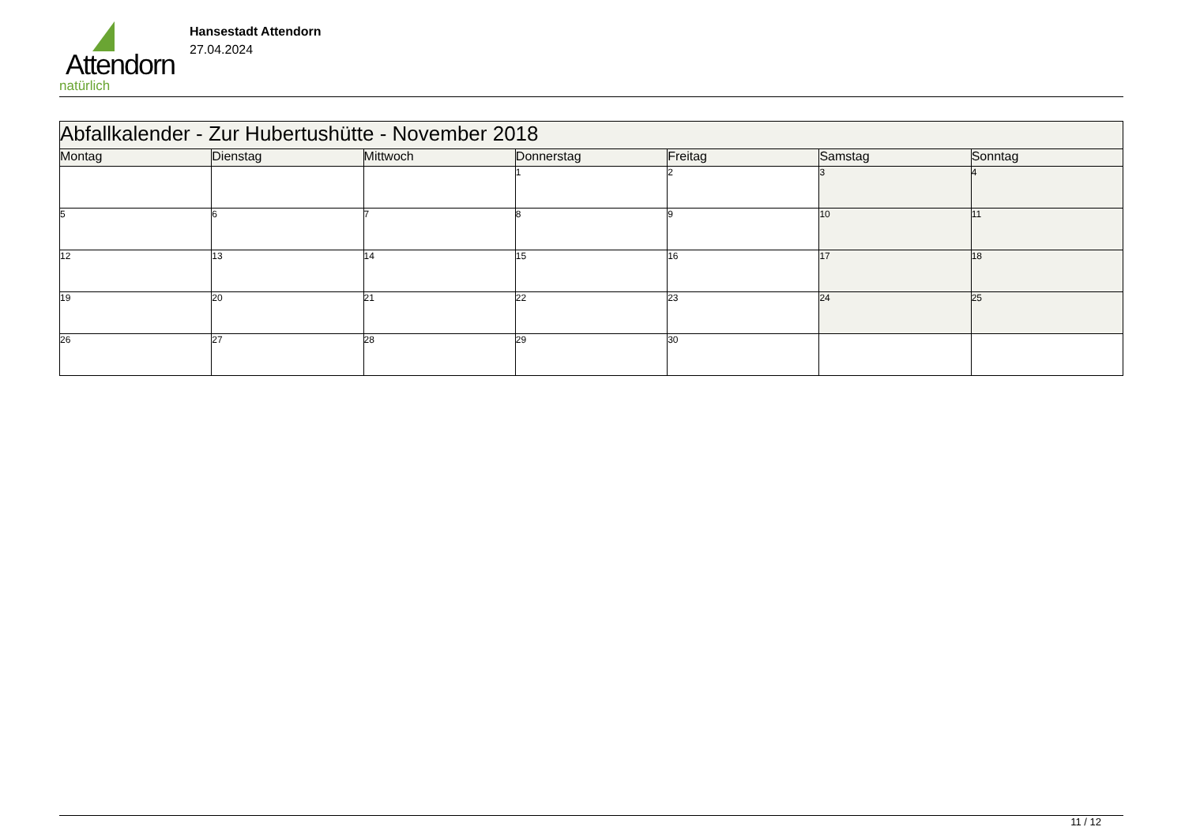Attendorn
natürlich
Hansestadt Attendorn
27.04.2024
| Abfallkalender - Zur Hubertushütte - November 2018 | | | | | | |
| Montag | Dienstag | Mittwoch | Donnerstag | Freitag | Samstag | Sonntag |
| | | | 1 | 2 | 3 | 4 |
| 5 | 6 | 7 | 8 | 9 | 10 | 11 |
| 12 | 13 | 14 | 15 | 16 | 17 | 18 |
| 19 | 20 | 21 | 22 | 23 | 24 | 25 |
| 26 | 27 | 28 | 29 | 30 | | |
11 / 12